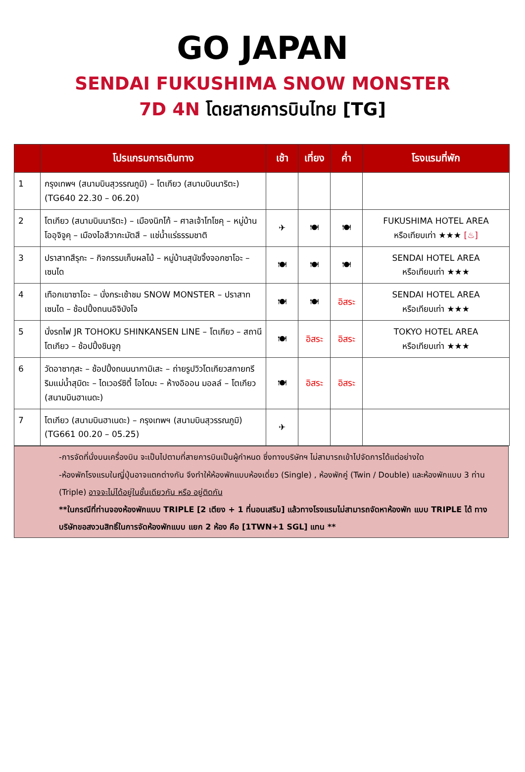GO JAPAN
SENDAI FUKUSHIMA SNOW MONSTER
7D 4N โดยสายการบินไทย [TG]
| | โปรแกรมการเดินทาง | เช้า | เที่ยง | ค่ำ | โรงแรมที่พัก |
| --- | --- | --- | --- | --- | --- |
| 1 | กรุงเทพฯ (สนามบินสุวรรณภูมิ) – โตเกียว (สนามบินนาริตะ) (TG640 22.30 – 06.20) | | | | |
| 2 | โตเกียว (สนามบินนาริตะ) – เมืองนิกโก้ – ศาลเจ้าโทโชคุ – หมู่บ้านโออุจิจูคุ – เมืองไอสึวากะมัตสึ – แช่น้ำแร่ธรรมชาติ | ✈ | 🍽 | 🍽 | FUKUSHIMA HOTEL AREA หรือเทียบเท่า ★★★ [♨] |
| 3 | ปราสาทสึรุกะ – กิจกรรมเก็บผลไม้ – หมู่บ้านสุนัขจิ้งจอกซาโอะ – เซนได | 🍽 | 🍽 | 🍽 | SENDAI HOTEL AREA หรือเทียบเท่า ★★★ |
| 4 | เทือกเขาซาโอะ – นั่งกระเช้าชม SNOW MONSTER – ปราสาทเซนได – ช้อปปิ้งถนนอิจิบังโจ | 🍽 | 🍽 | อิสระ | SENDAI HOTEL AREA หรือเทียบเท่า ★★★ |
| 5 | นั่งรถไฟ JR TOHOKU SHINKANSEN LINE – โตเกียว – สถานีโตเกียว – ช้อปปิ้งชินจูกุ | 🍽 | อิสระ | อิสระ | TOKYO HOTEL AREA หรือเทียบเท่า ★★★ |
| 6 | วัดอาซากุสะ – ช้อปปิ้งถนนนากามิเสะ – ถ่ายรูปวิวโตเกียวสกายทรี ริมแม่น้ำสุมิดะ – ไดเวอร์ซิตี้ โอไดบะ – ห้างอิออน มอลล์ – โตเกียว (สนามบินฮาเนดะ) | 🍽 | อิสระ | อิสระ | |
| 7 | โตเกียว (สนามบินฮาเนดะ) – กรุงเทพฯ (สนามบินสุวรรณภูมิ) (TG661 00.20 – 05.25) | ✈ | | | |
-การจัดที่นั่งบนเครื่องบิน จะเป็นไปตามที่สายการบินเป็นผู้กำหนด ซึ่งทางบริษัทฯ ไม่สามารถเข้าไปจัดการได้แต่อย่างใด
-ห้องพักโรงแรมในญี่ปุ่นอาจแตกต่างกัน จึงทำให้ห้องพักแบบห้องเดี่ยว (Single) , ห้องพักคู่ (Twin / Double) และห้องพักแบบ 3 ท่าน (Triple) อาจจะไม่ได้อยู่ในชั้นเดียวกัน หรือ อยู่ติดกัน
**ในกรณีที่ท่านจองห้องพักแบบ TRIPLE [2 เตียง + 1 ที่นอนเสริม] แล้วทางโรงแรมไม่สามารถจัดหาห้องพัก แบบ TRIPLE ได้ ทางบริษัทขอสงวนสิทธิ์ในการจัดห้องพักแบบ แยก 2 ห้อง คือ [1TWN+1 SGL] แทน **